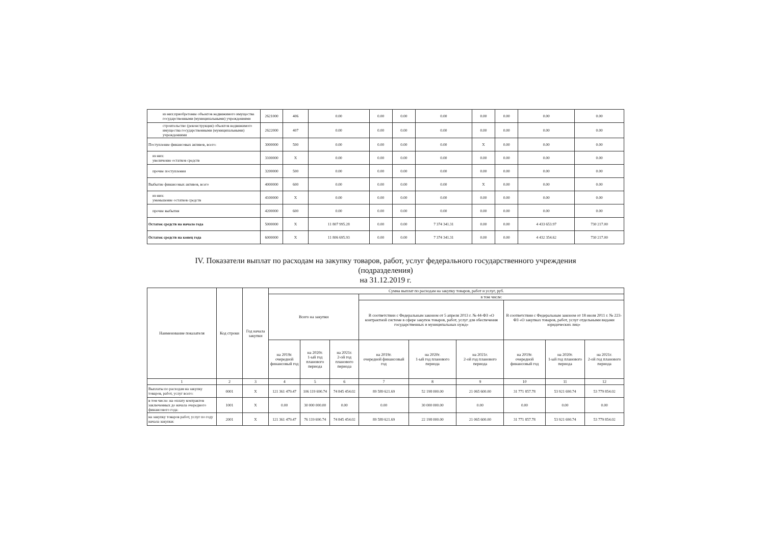| из них:приобретение объектов недвижимого имущества государственными (муниципальными) учреждениями | 2621000 | 406 | 0.00 | 0.00 | 0.00 | 0.00 | 0.00 | 0.00 | 0.00 | 0.00 |
| строительство (реконструкция) объектов недвижимого имущества государственными (муниципальными) учреждениями | 2622000 | 407 | 0.00 | 0.00 | 0.00 | 0.00 | 0.00 | 0.00 | 0.00 | 0.00 |
| Поступление финансовых активов, всего: | 3000000 | 500 | 0.00 | 0.00 | 0.00 | 0.00 | X | 0.00 | 0.00 | 0.00 |
| из них: увеличение остатков средств | 3100000 | X | 0.00 | 0.00 | 0.00 | 0.00 | 0.00 | 0.00 | 0.00 | 0.00 |
| прочие поступления | 3200000 | 500 | 0.00 | 0.00 | 0.00 | 0.00 | 0.00 | 0.00 | 0.00 | 0.00 |
| Выбытие финансовых активов, всего | 4000000 | 600 | 0.00 | 0.00 | 0.00 | 0.00 | X | 0.00 | 0.00 | 0.00 |
| из них: уменьшение остатков средств | 4100000 | X | 0.00 | 0.00 | 0.00 | 0.00 | 0.00 | 0.00 | 0.00 | 0.00 |
| прочие выбытия | 4200000 | 600 | 0.00 | 0.00 | 0.00 | 0.00 | 0.00 | 0.00 | 0.00 | 0.00 |
| Остаток средств на начало года | 5000000 | X | 11 807 995.28 | 0.00 | 0.00 | 7 374 341.31 | 0.00 | 0.00 | 4 433 653.97 | 730 217.00 |
| Остаток средств на конец года | 6000000 | X | 11 806 695.93 | 0.00 | 0.00 | 7 374 341.31 | 0.00 | 0.00 | 4 432 354.62 | 730 217.00 |
IV. Показатели выплат по расходам на закупку товаров, работ, услуг федерального государственного учреждения
(подразделения)
на 31.12.2019 г.
| Наименование показателя | Код строки | Год начала закупки | Сумма выплат по расходам на закупку товаров, работ и услуг, руб. | | | | | | | | |
| --- | --- | --- | --- | --- | --- | --- | --- | --- | --- | --- | --- |
| | | | Всего на закупки | | | в том числе: | | | | | |
| | | | | | | В соответствии с Федеральным законом от 5 апреля 2013 г. № 44-ФЗ «О контрактной системе в сфере закупок товаров, работ, услуг для обеспечения государственных и муниципальных нужд» | | | В соответствии с Федеральным законом от 18 июля 2011 г. № 223-ФЗ «О закупках товаров, работ, услуг отдельными видами юридических лиц» | | |
| | | | на 2019г. очередной финансовый год | на 2020г. 1-ый год планового периода | на 2021г. 2-ой год планового периода | на 2019г. очередной финансовый год | на 2020г. 1-ый год планового периода | на 2021г. 2-ой год планового периода | на 2019г. очередной финансовый год | на 2020г. 1-ый год планового периода | на 2021г. 2-ой год планового периода |
| 1 | 2 | 3 | 4 | 5 | 6 | 7 | 8 | 9 | 10 | 11 | 12 |
| Выплаты по расходам на закупку товаров, работ, услуг всего: | 0001 | X | 121 361 479.47 | 106 119 690.74 | 74 845 454.02 | 89 589 621.69 | 52 198 000.00 | 21 065 600.00 | 31 771 857.78 | 53 921 690.74 | 53 779 854.02 |
| в том числе: на оплату контрактов заключенных до начала очередного финансового года: | 1001 | X | 0.00 | 30 000 000.00 | 0.00 | 0.00 | 30 000 000.00 | 0.00 | 0.00 | 0.00 | 0.00 |
| на закупку товаров работ, услуг по году начала закупки: | 2001 | X | 121 361 479.47 | 76 119 690.74 | 74 845 454.02 | 89 589 621.69 | 22 198 000.00 | 21 065 600.00 | 31 771 857.78 | 53 921 690.74 | 53 779 854.02 |